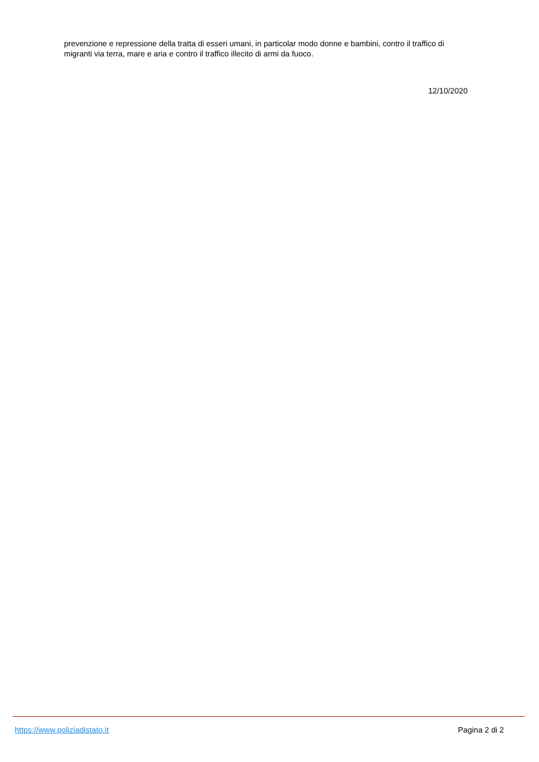prevenzione e repressione della tratta di esseri umani, in particolar modo donne e bambini, contro il traffico di migranti via terra, mare e aria e contro il traffico illecito di armi da fuoco.
12/10/2020
https://www.poliziadistato.it Pagina 2 di 2